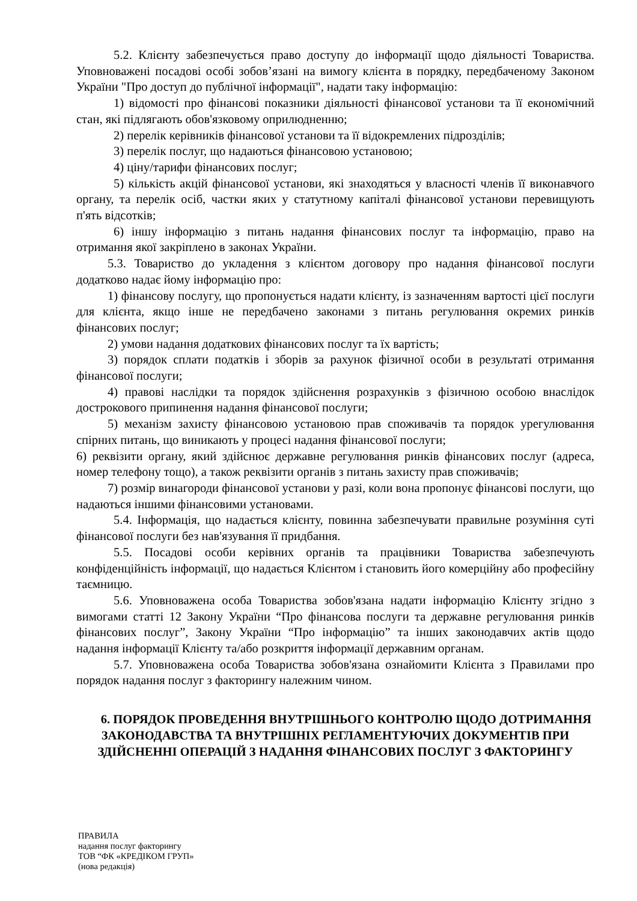5.2. Клієнту забезпечується право доступу до інформації щодо діяльності Товариства. Уповноважені посадові особі зобов’язані на вимогу клієнта в порядку, передбаченому Законом України "Про доступ до публічної інформації", надати таку інформацію:
1) відомості про фінансові показники діяльності фінансової установи та її економічний стан, які підлягають обов'язковому оприлюдненню;
2) перелік керівників фінансової установи та її відокремлених підрозділів;
3) перелік послуг, що надаються фінансовою установою;
4) ціну/тарифи фінансових послуг;
5) кількість акцій фінансової установи, які знаходяться у власності членів її виконавчого органу, та перелік осіб, частки яких у статутному капіталі фінансової установи перевищують п'ять відсотків;
6) іншу інформацію з питань надання фінансових послуг та інформацію, право на отримання якої закріплено в законах України.
5.3. Товариство до укладення з клієнтом договору про надання фінансової послуги додатково надає йому інформацію про:
1) фінансову послугу, що пропонується надати клієнту, із зазначенням вартості цієї послуги для клієнта, якщо інше не передбачено законами з питань регулювання окремих ринків фінансових послуг;
2) умови надання додаткових фінансових послуг та їх вартість;
3) порядок сплати податків і зборів за рахунок фізичної особи в результаті отримання фінансової послуги;
4) правові наслідки та порядок здійснення розрахунків з фізичною особою внаслідок дострокового припинення надання фінансової послуги;
5) механізм захисту фінансовою установою прав споживачів та порядок урегулювання спірних питань, що виникають у процесі надання фінансової послуги;
6) реквізити органу, який здійснює державне регулювання ринків фінансових послуг (адреса, номер телефону тощо), а також реквізити органів з питань захисту прав споживачів;
7) розмір винагороди фінансової установи у разі, коли вона пропонує фінансові послуги, що надаються іншими фінансовими установами.
5.4. Інформація, що надається клієнту, повинна забезпечувати правильне розуміння суті фінансової послуги без нав'язування її придбання.
5.5. Посадові особи керівних органів та працівники Товариства забезпечують конфіденційність інформації, що надається Клієнтом і становить його комерційну або професійну таємницю.
5.6. Уповноважена особа Товариства зобов'язана надати інформацію Клієнту згідно з вимогами статті 12 Закону України “Про фінансова послуги та державне регулювання ринків фінансових послуг”, Закону України “Про інформацію” та інших законодавчих актів щодо надання інформації Клієнту та/або розкриття інформації державним органам.
5.7. Уповноважена особа Товариства зобов'язана ознайомити Клієнта з Правилами про порядок надання послуг з факторингу належним чином.
6. ПОРЯДОК ПРОВЕДЕННЯ ВНУТРІШНЬОГО КОНТРОЛЮ ЩОДО ДОТРИМАННЯ ЗАКОНОДАВСТВА ТА ВНУТРІШНІХ РЕГЛАМЕНТУЮЧИХ ДОКУМЕНТІВ ПРИ ЗДІЙСНЕННІ ОПЕРАЦІЙ З НАДАННЯ ФІНАНСОВИХ ПОСЛУГ З ФАКТОРИНГУ
ПРАВИЛА
надання послуг факторингу
ТОВ “ФК «КРЕДІКОМ ГРУП»
(нова редакція)